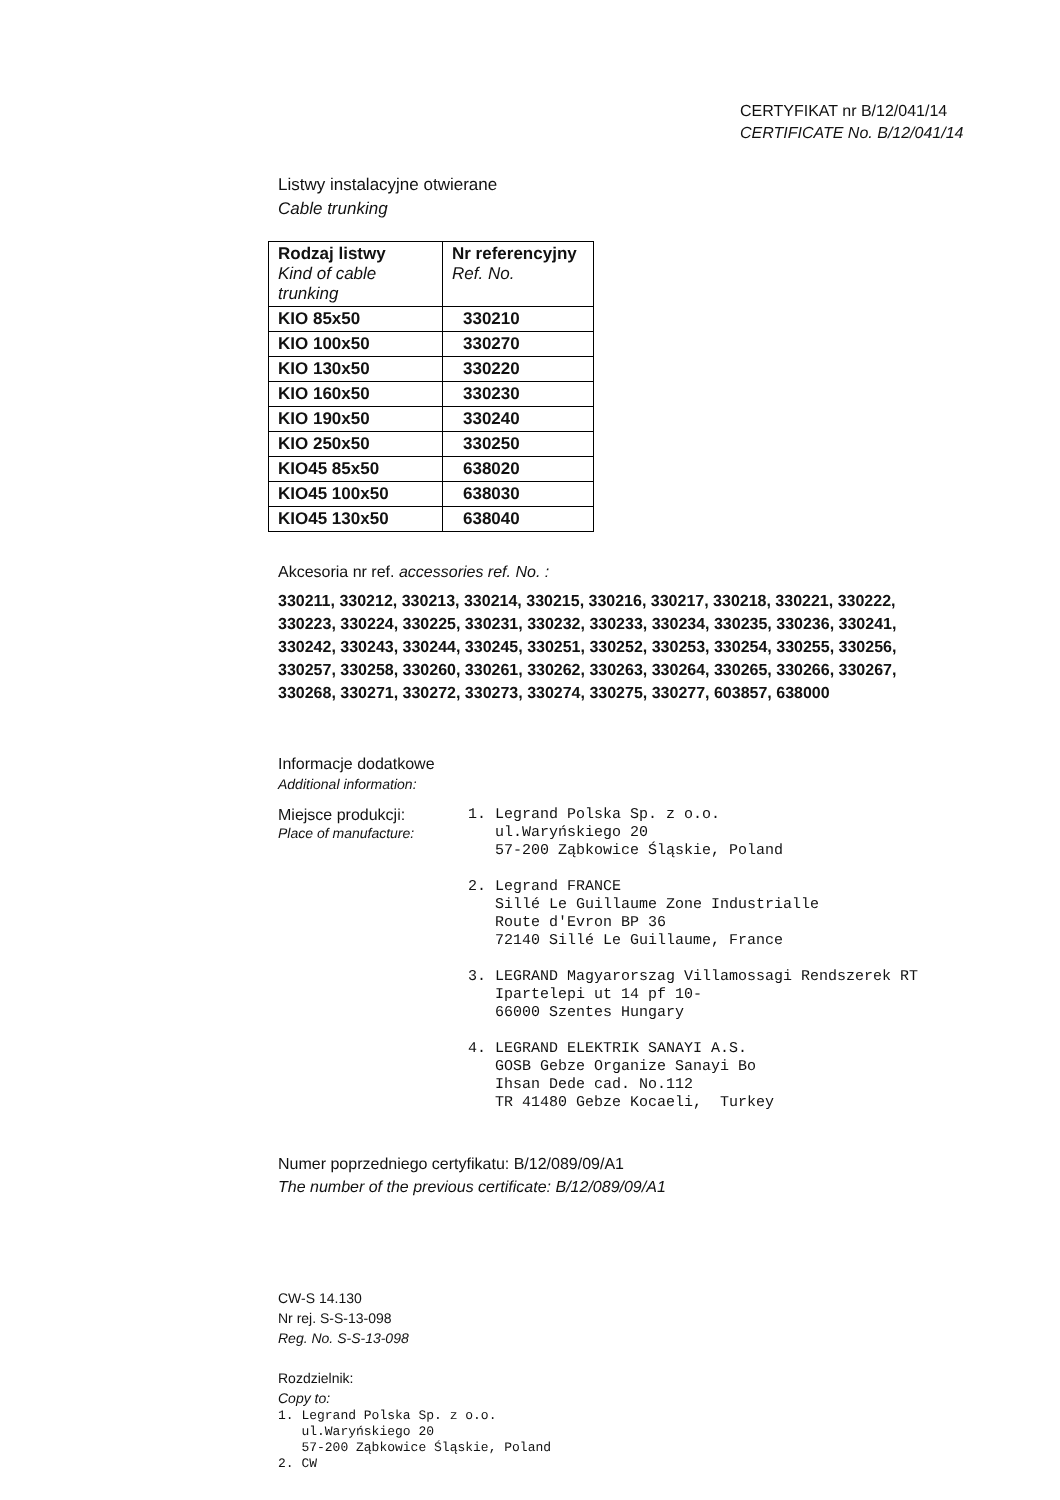CERTYFIKAT nr B/12/041/14
CERTIFICATE No. B/12/041/14
Listwy instalacyjne otwierane
Cable trunking
| Rodzaj listwy Kind of cable trunking | Nr referencyjny Ref. No. |
| --- | --- |
| KIO 85x50 | 330210 |
| KIO 100x50 | 330270 |
| KIO 130x50 | 330220 |
| KIO 160x50 | 330230 |
| KIO 190x50 | 330240 |
| KIO 250x50 | 330250 |
| KIO45 85x50 | 638020 |
| KIO45 100x50 | 638030 |
| KIO45 130x50 | 638040 |
Akcesoria nr ref. accessories ref. No. :
330211, 330212, 330213, 330214, 330215, 330216, 330217, 330218, 330221, 330222,
330223, 330224, 330225, 330231, 330232, 330233, 330234, 330235, 330236, 330241,
330242, 330243, 330244, 330245, 330251, 330252, 330253, 330254, 330255, 330256,
330257, 330258, 330260, 330261, 330262, 330263, 330264, 330265, 330266, 330267,
330268, 330271, 330272, 330273, 330274, 330275, 330277, 603857, 638000
Informacje dodatkowe
Additional information:
Miejsce produkcji:
Place of manufacture:
1. Legrand Polska Sp. z o.o. ul.Waryńskiego 20 57-200 Ząbkowice Śląskie, Poland 2. Legrand FRANCE Sillé Le Guillaume Zone Industrialle Route d'Evron BP 36 72140 Sillé Le Guillaume, France 3. LEGRAND Magyarorszag Villamossagi Rendszerek RT Ipartelepi ut 14 pf 10- 66000 Szentes Hungary 4. LEGRAND ELEKTRIK SANAYI A.S. GOSB Gebze Organize Sanayi Bo Ihsan Dede cad. No.112 TR 41480 Gebze Kocaeli, Turkey
Numer poprzedniego certyfikatu: B/12/089/09/A1
The number of the previous certificate: B/12/089/09/A1
CW-S 14.130
Nr rej. S-S-13-098
Reg. No. S-S-13-098
Rozdzielnik:
Copy to:
1. Legrand Polska Sp. z o.o. ul.Waryńskiego 20 57-200 Ząbkowice Śląskie, Poland 2. CW